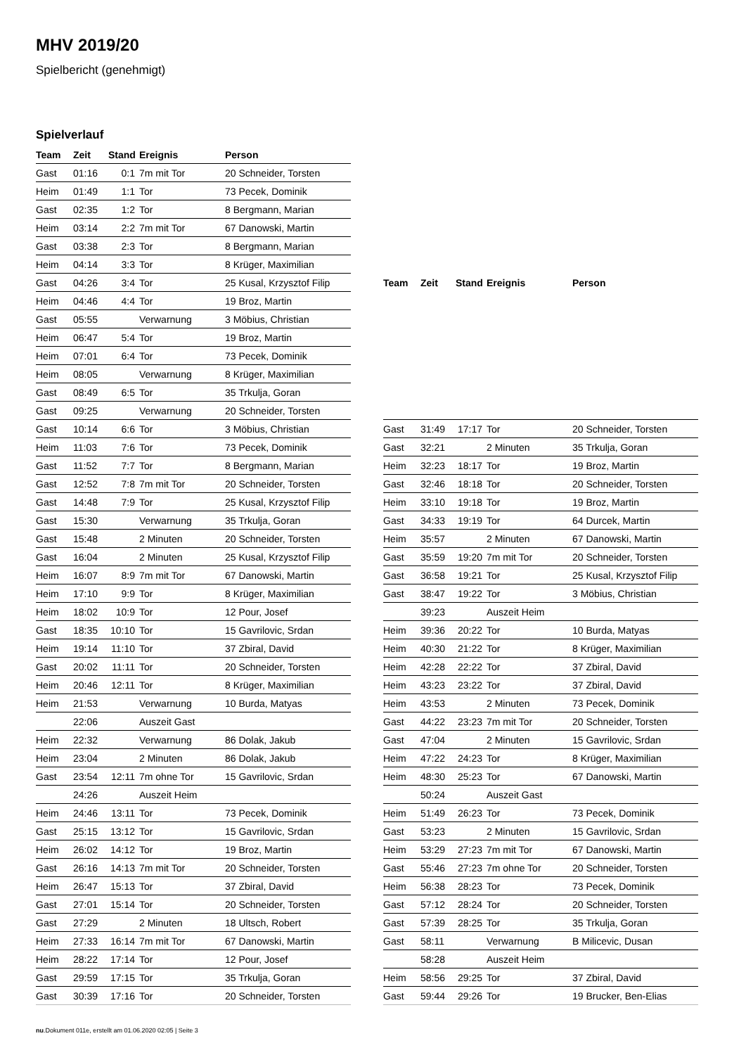MHV 2019/20
Spielbericht (genehmigt)
Spielverlauf
| Team | Zeit | Stand | Ereignis | Person |
| --- | --- | --- | --- | --- |
| Gast | 01:16 | 0:1 | 7m mit Tor | 20 Schneider, Torsten |
| Heim | 01:49 | 1:1 | Tor | 73 Pecek, Dominik |
| Gast | 02:35 | 1:2 | Tor | 8 Bergmann, Marian |
| Heim | 03:14 | 2:2 | 7m mit Tor | 67 Danowski, Martin |
| Gast | 03:38 | 2:3 | Tor | 8 Bergmann, Marian |
| Heim | 04:14 | 3:3 | Tor | 8 Krüger, Maximilian |
| Gast | 04:26 | 3:4 | Tor | 25 Kusal, Krzysztof Filip |
| Heim | 04:46 | 4:4 | Tor | 19 Broz, Martin |
| Gast | 05:55 | | Verwarnung | 3 Möbius, Christian |
| Heim | 06:47 | 5:4 | Tor | 19 Broz, Martin |
| Heim | 07:01 | 6:4 | Tor | 73 Pecek, Dominik |
| Heim | 08:05 | | Verwarnung | 8 Krüger, Maximilian |
| Gast | 08:49 | 6:5 | Tor | 35 Trkulja, Goran |
| Gast | 09:25 | | Verwarnung | 20 Schneider, Torsten |
| Gast | 10:14 | 6:6 | Tor | 3 Möbius, Christian |
| Heim | 11:03 | 7:6 | Tor | 73 Pecek, Dominik |
| Gast | 11:52 | 7:7 | Tor | 8 Bergmann, Marian |
| Gast | 12:52 | 7:8 | 7m mit Tor | 20 Schneider, Torsten |
| Gast | 14:48 | 7:9 | Tor | 25 Kusal, Krzysztof Filip |
| Gast | 15:30 | | Verwarnung | 35 Trkulja, Goran |
| Gast | 15:48 | | 2 Minuten | 20 Schneider, Torsten |
| Gast | 16:04 | | 2 Minuten | 25 Kusal, Krzysztof Filip |
| Heim | 16:07 | 8:9 | 7m mit Tor | 67 Danowski, Martin |
| Heim | 17:10 | 9:9 | Tor | 8 Krüger, Maximilian |
| Heim | 18:02 | 10:9 | Tor | 12 Pour, Josef |
| Gast | 18:35 | 10:10 | Tor | 15 Gavrilovic, Srdan |
| Heim | 19:14 | 11:10 | Tor | 37 Zbiral, David |
| Gast | 20:02 | 11:11 | Tor | 20 Schneider, Torsten |
| Heim | 20:46 | 12:11 | Tor | 8 Krüger, Maximilian |
| Heim | 21:53 | | Verwarnung | 10 Burda, Matyas |
| | 22:06 | | Auszeit Gast | |
| Heim | 22:32 | | Verwarnung | 86 Dolak, Jakub |
| Heim | 23:04 | | 2 Minuten | 86 Dolak, Jakub |
| Gast | 23:54 | 12:11 | 7m ohne Tor | 15 Gavrilovic, Srdan |
| | 24:26 | | Auszeit Heim | |
| Heim | 24:46 | 13:11 | Tor | 73 Pecek, Dominik |
| Gast | 25:15 | 13:12 | Tor | 15 Gavrilovic, Srdan |
| Heim | 26:02 | 14:12 | Tor | 19 Broz, Martin |
| Gast | 26:16 | 14:13 | 7m mit Tor | 20 Schneider, Torsten |
| Heim | 26:47 | 15:13 | Tor | 37 Zbiral, David |
| Gast | 27:01 | 15:14 | Tor | 20 Schneider, Torsten |
| Gast | 27:29 | | 2 Minuten | 18 Ultsch, Robert |
| Heim | 27:33 | 16:14 | 7m mit Tor | 67 Danowski, Martin |
| Heim | 28:22 | 17:14 | Tor | 12 Pour, Josef |
| Gast | 29:59 | 17:15 | Tor | 35 Trkulja, Goran |
| Gast | 30:39 | 17:16 | Tor | 20 Schneider, Torsten |
| Team | Zeit | Stand | Ereignis | Person |
| --- | --- | --- | --- | --- |
| Gast | 31:49 | 17:17 | Tor | 20 Schneider, Torsten |
| Gast | 32:21 | | 2 Minuten | 35 Trkulja, Goran |
| Heim | 32:23 | 18:17 | Tor | 19 Broz, Martin |
| Gast | 32:46 | 18:18 | Tor | 20 Schneider, Torsten |
| Heim | 33:10 | 19:18 | Tor | 19 Broz, Martin |
| Gast | 34:33 | 19:19 | Tor | 64 Durcek, Martin |
| Heim | 35:57 | | 2 Minuten | 67 Danowski, Martin |
| Gast | 35:59 | 19:20 | 7m mit Tor | 20 Schneider, Torsten |
| Gast | 36:58 | 19:21 | Tor | 25 Kusal, Krzysztof Filip |
| Gast | 38:47 | 19:22 | Tor | 3 Möbius, Christian |
| | 39:23 | | Auszeit Heim | |
| Heim | 39:36 | 20:22 | Tor | 10 Burda, Matyas |
| Heim | 40:30 | 21:22 | Tor | 8 Krüger, Maximilian |
| Heim | 42:28 | 22:22 | Tor | 37 Zbiral, David |
| Heim | 43:23 | 23:22 | Tor | 37 Zbiral, David |
| Heim | 43:53 | | 2 Minuten | 73 Pecek, Dominik |
| Gast | 44:22 | 23:23 | 7m mit Tor | 20 Schneider, Torsten |
| Gast | 47:04 | | 2 Minuten | 15 Gavrilovic, Srdan |
| Heim | 47:22 | 24:23 | Tor | 8 Krüger, Maximilian |
| Heim | 48:30 | 25:23 | Tor | 67 Danowski, Martin |
| | 50:24 | | Auszeit Gast | |
| Heim | 51:49 | 26:23 | Tor | 73 Pecek, Dominik |
| Gast | 53:23 | | 2 Minuten | 15 Gavrilovic, Srdan |
| Heim | 53:29 | 27:23 | 7m mit Tor | 67 Danowski, Martin |
| Gast | 55:46 | 27:23 | 7m ohne Tor | 20 Schneider, Torsten |
| Heim | 56:38 | 28:23 | Tor | 73 Pecek, Dominik |
| Gast | 57:12 | 28:24 | Tor | 20 Schneider, Torsten |
| Gast | 57:39 | 28:25 | Tor | 35 Trkulja, Goran |
| Gast | 58:11 | | Verwarnung | B Milicevic, Dusan |
| | 58:28 | | Auszeit Heim | |
| Heim | 58:56 | 29:25 | Tor | 37 Zbiral, David |
| Gast | 59:44 | 29:26 | Tor | 19 Brucker, Ben-Elias |
nu.Dokument 011e, erstellt am 01.06.2020 02:05 | Seite 3